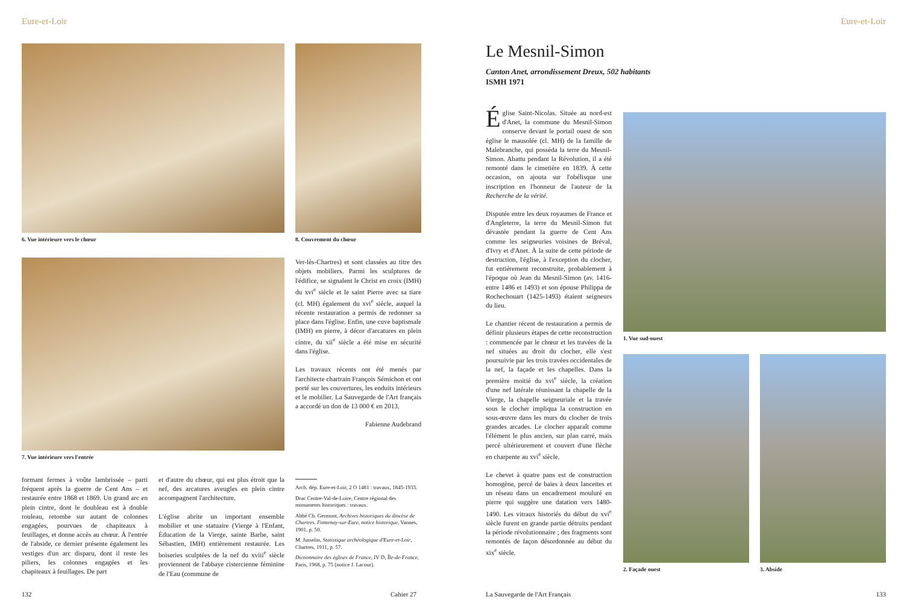Eure-et-Loir
6. Vue intérieure vers le chœur
7. Vue intérieure vers l'entrée
8. Couvrement du chœur
Ver-lès-Chartres) et sont classées au titre des objets mobiliers. Parmi les sculptures de l'édifice, se signalent le Christ en croix (IMH) du xvi<sup>e</sup> siècle et le saint Pierre avec sa tiare (cl. MH) également du xvi<sup>e</sup> siècle, auquel la récente restauration a permis de redonner sa place dans l'église. Enfin, une cuve baptismale (IMH) en pierre, à décor d'arcatures en plein cintre, du xii<sup>e</sup> siècle a été mise en sécurité dans l'église.
Les travaux récents ont été menés par l'architecte chartrain François Sémichon et ont porté sur les couvertures, les enduits intérieurs et le mobilier. La Sauvegarde de l'Art français a accordé un don de 13 000 € en 2013.
Fabienne Audebrand
Arch. dép. Eure-et-Loir, 2 O 1481 : travaux, 1845-1933.
Drac Centre-Val-de-Loire, Centre régional des monuments historiques : travaux.
Abbé Ch. Germont, Archives historiques du diocèse de Chartres. Fontenay-sur-Eure, notice historique, Vannes, 1901, p. 50.
M. Jusselin, Statistique archéologique d'Eure-et-Loir, Chartres, 1911, p. 57.
Dictionnaire des églises de France, IV D, Île-de-France, Paris, 1968, p. 75 (notice J. Lacour).
formant fermes à voûte lambrissée – parti fréquent après la guerre de Cent Ans – et restaurée entre 1868 et 1869. Un grand arc en plein cintre, dont le doubleau est à double rouleau, retombe sur autant de colonnes engagées, pourvues de chapiteaux à feuillages, et donne accès au chœur. À l'entrée de l'abside, ce dernier présente également les vestiges d'un arc disparu, dont il reste les piliers, les colonnes engagées et les chapiteaux à feuillages. De part
et d'autre du chœur, qui est plus étroit que la nef, des arcatures aveugles en plein cintre accompagnent l'architecture.
L'église abrite un important ensemble mobilier et une statuaire (Vierge à l'Enfant, Éducation de la Vierge, sainte Barbe, saint Sébastien, IMH) entièrement restaurée. Les boiseries sculptées de la nef du xviii<sup>e</sup> siècle proviennent de l'abbaye cistercienne féminine de l'Eau (commune de
132 Cahier 27
Eure-et-Loir
Le Mesnil-Simon
Canton Anet, arrondissement Dreux, 502 habitants
ISMH 1971
Église Saint-Nicolas. Située au nord-est d'Anet, la commune du Mesnil-Simon conserve devant le portail ouest de son église le mausolée (cl. MH) de la famille de Malebranche, qui posséda la terre du Mesnil-Simon. Abattu pendant la Révolution, il a été remonté dans le cimetière en 1839. À cette occasion, on ajouta sur l'obélisque une inscription en l'honneur de l'auteur de la Recherche de la vérité.
Disputée entre les deux royaumes de France et d'Angleterre, la terre du Mesnil-Simon fut dévastée pendant la guerre de Cent Ans comme les seigneuries voisines de Bréval, d'Ivry et d'Anet. À la suite de cette période de destruction, l'église, à l'exception du clocher, fut entièrement reconstruite, probablement à l'époque où Jean du Mesnil-Simon (av. 1416-entre 1486 et 1493) et son épouse Philippa de Rochechouart (1425-1493) étaient seigneurs du lieu.
Le chantier récent de restauration a permis de définir plusieurs étapes de cette reconstruction : commencée par le chœur et les travées de la nef situées au droit du clocher, elle s'est poursuivie par les trois travées occidentales de la nef, la façade et les chapelles. Dans la première moitié du xvi<sup>e</sup> siècle, la création d'une nef latérale réunissant la chapelle de la Vierge, la chapelle seigneuriale et la travée sous le clocher impliqua la construction en sous-œuvre dans les murs du clocher de trois grandes arcades. Le clocher apparaît comme l'élément le plus ancien, sur plan carré, mais percé ultérieurement et couvert d'une flèche en charpente au xvi<sup>e</sup> siècle.
Le chevet à quatre pans est de construction homogène, percé de baies à deux lancettes et un réseau dans un encadrement mouluré en pierre qui suggère une datation vers 1480-1490. Les vitraux historiés du début du xvi<sup>e</sup> siècle furent en grande partie détruits pendant la période révolutionnaire ; des fragments sont remontés de façon désordonnée au début du xix<sup>e</sup> siècle.
1. Vue sud-ouest
2. Façade ouest 3. Abside
La Sauvegarde de l'Art Français
133